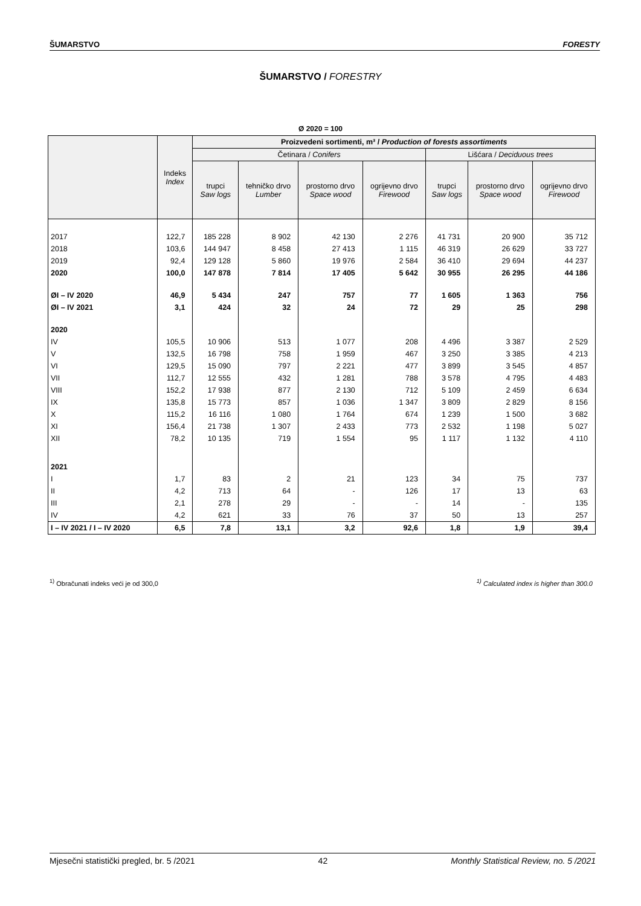ŠUMARSTVO FORESTY
ŠUMARSTVO / FORESTRY
Ø 2020 = 100
| | Indeks Index | Proizvedeni sortimenti, m³ / Production of forests assortiments | | | | | | |
| --- | --- | --- | --- | --- | --- | --- | --- | --- |
| | | Četinara / Conifers | | | | Lišćara / Deciduous trees | | |
| | | trupci Saw logs | tehničko drvo Lumber | prostorno drvo Space wood | ogrijevno drvo Firewood | trupci Saw logs | prostorno drvo Space wood | ogrijevno drvo Firewood |
| 2017 | 122,7 | 185 228 | 8 902 | 42 130 | 2 276 | 41 731 | 20 900 | 35 712 |
| 2018 | 103,6 | 144 947 | 8 458 | 27 413 | 1 115 | 46 319 | 26 629 | 33 727 |
| 2019 | 92,4 | 129 128 | 5 860 | 19 976 | 2 584 | 36 410 | 29 694 | 44 237 |
| 2020 | 100,0 | 147 878 | 7 814 | 17 405 | 5 642 | 30 955 | 26 295 | 44 186 |
| ØI – IV 2020 | 46,9 | 5 434 | 247 | 757 | 77 | 1 605 | 1 363 | 756 |
| ØI – IV 2021 | 3,1 | 424 | 32 | 24 | 72 | 29 | 25 | 298 |
| 2020 | | | | | | | | |
| IV | 105,5 | 10 906 | 513 | 1 077 | 208 | 4 496 | 3 387 | 2 529 |
| V | 132,5 | 16 798 | 758 | 1 959 | 467 | 3 250 | 3 385 | 4 213 |
| VI | 129,5 | 15 090 | 797 | 2 221 | 477 | 3 899 | 3 545 | 4 857 |
| VII | 112,7 | 12 555 | 432 | 1 281 | 788 | 3 578 | 4 795 | 4 483 |
| VIII | 152,2 | 17 938 | 877 | 2 130 | 712 | 5 109 | 2 459 | 6 634 |
| IX | 135,8 | 15 773 | 857 | 1 036 | 1 347 | 3 809 | 2 829 | 8 156 |
| X | 115,2 | 16 116 | 1 080 | 1 764 | 674 | 1 239 | 1 500 | 3 682 |
| XI | 156,4 | 21 738 | 1 307 | 2 433 | 773 | 2 532 | 1 198 | 5 027 |
| XII | 78,2 | 10 135 | 719 | 1 554 | 95 | 1 117 | 1 132 | 4 110 |
| 2021 | | | | | | | | |
| I | 1,7 | 83 | 2 | 21 | 123 | 34 | 75 | 737 |
| II | 4,2 | 713 | 64 | - | 126 | 17 | 13 | 63 |
| III | 2,1 | 278 | 29 | - | - | 14 | - | 135 |
| IV | 4,2 | 621 | 33 | 76 | 37 | 50 | 13 | 257 |
| I – IV 2021 / I – IV 2020 | 6,5 | 7,8 | 13,1 | 3,2 | 92,6 | 1,8 | 1,9 | 39,4 |
<sup>1)</sup> Obračunati indeks veći je od 300,0<sup>1)</sup> Calculated index is higher than 300.0
Mjesečni statistički pregled, br. 5 /2021 42 Monthly Statistical Review, no. 5 /2021